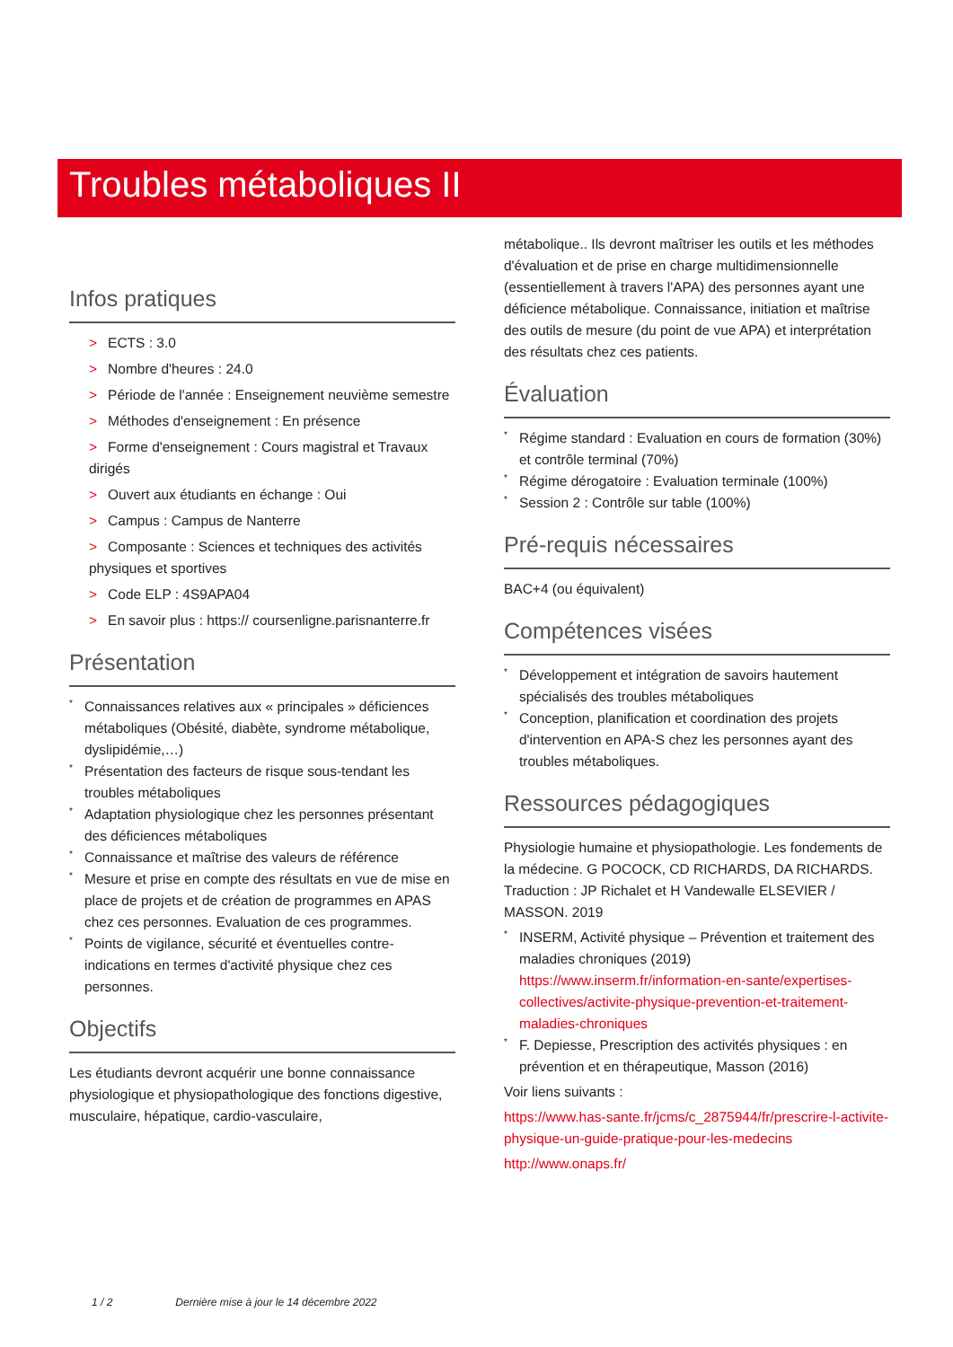Troubles métaboliques II
Infos pratiques
> ECTS : 3.0
> Nombre d'heures : 24.0
> Période de l'année : Enseignement neuvième semestre
> Méthodes d'enseignement : En présence
> Forme d'enseignement : Cours magistral et Travaux dirigés
> Ouvert aux étudiants en échange : Oui
> Campus : Campus de Nanterre
> Composante : Sciences et techniques des activités physiques et sportives
> Code ELP : 4S9APA04
> En savoir plus : https:// coursenligne.parisnanterre.fr
Présentation
* Connaissances relatives aux « principales » déficiences métaboliques (Obésité, diabète, syndrome métabolique, dyslipidémie,…)
* Présentation des facteurs de risque sous-tendant les troubles métaboliques
* Adaptation physiologique chez les personnes présentant des déficiences métaboliques
* Connaissance et maîtrise des valeurs de référence
* Mesure et prise en compte des résultats en vue de mise en place de projets et de création de programmes en APAS chez ces personnes. Evaluation de ces programmes.
* Points de vigilance, sécurité et éventuelles contre-indications en termes d'activité physique chez ces personnes.
Objectifs
Les étudiants devront acquérir une bonne connaissance physiologique et physiopathologique des fonctions digestive, musculaire, hépatique, cardio-vasculaire,
métabolique.. Ils devront maîtriser les outils et les méthodes d'évaluation et de prise en charge multidimensionnelle (essentiellement à travers l'APA) des personnes ayant une déficience métabolique. Connaissance, initiation et maîtrise des outils de mesure (du point de vue APA) et interprétation des résultats chez ces patients.
Évaluation
* Régime standard : Evaluation en cours de formation (30%) et contrôle terminal (70%)
* Régime dérogatoire : Evaluation terminale (100%)
* Session 2 : Contrôle sur table (100%)
Pré-requis nécessaires
BAC+4 (ou équivalent)
Compétences visées
* Développement et intégration de savoirs hautement spécialisés des troubles métaboliques
* Conception, planification et coordination des projets d'intervention en APA-S chez les personnes ayant des troubles métaboliques.
Ressources pédagogiques
Physiologie humaine et physiopathologie. Les fondements de la médecine. G POCOCK, CD RICHARDS, DA RICHARDS. Traduction : JP Richalet et H Vandewalle ELSEVIER / MASSON. 2019
* INSERM, Activité physique – Prévention et traitement des maladies chroniques (2019) https://www.inserm.fr/information-en-sante/expertises-collectives/activite-physique-prevention-et-traitement-maladies-chroniques
* F. Depiesse, Prescription des activités physiques : en prévention et en thérapeutique, Masson (2016)
Voir liens suivants :
https://www.has-sante.fr/jcms/c_2875944/fr/prescrire-l-activite-physique-un-guide-pratique-pour-les-medecins
http://www.onaps.fr/
1 / 2 Dernière mise à jour le 14 décembre 2022